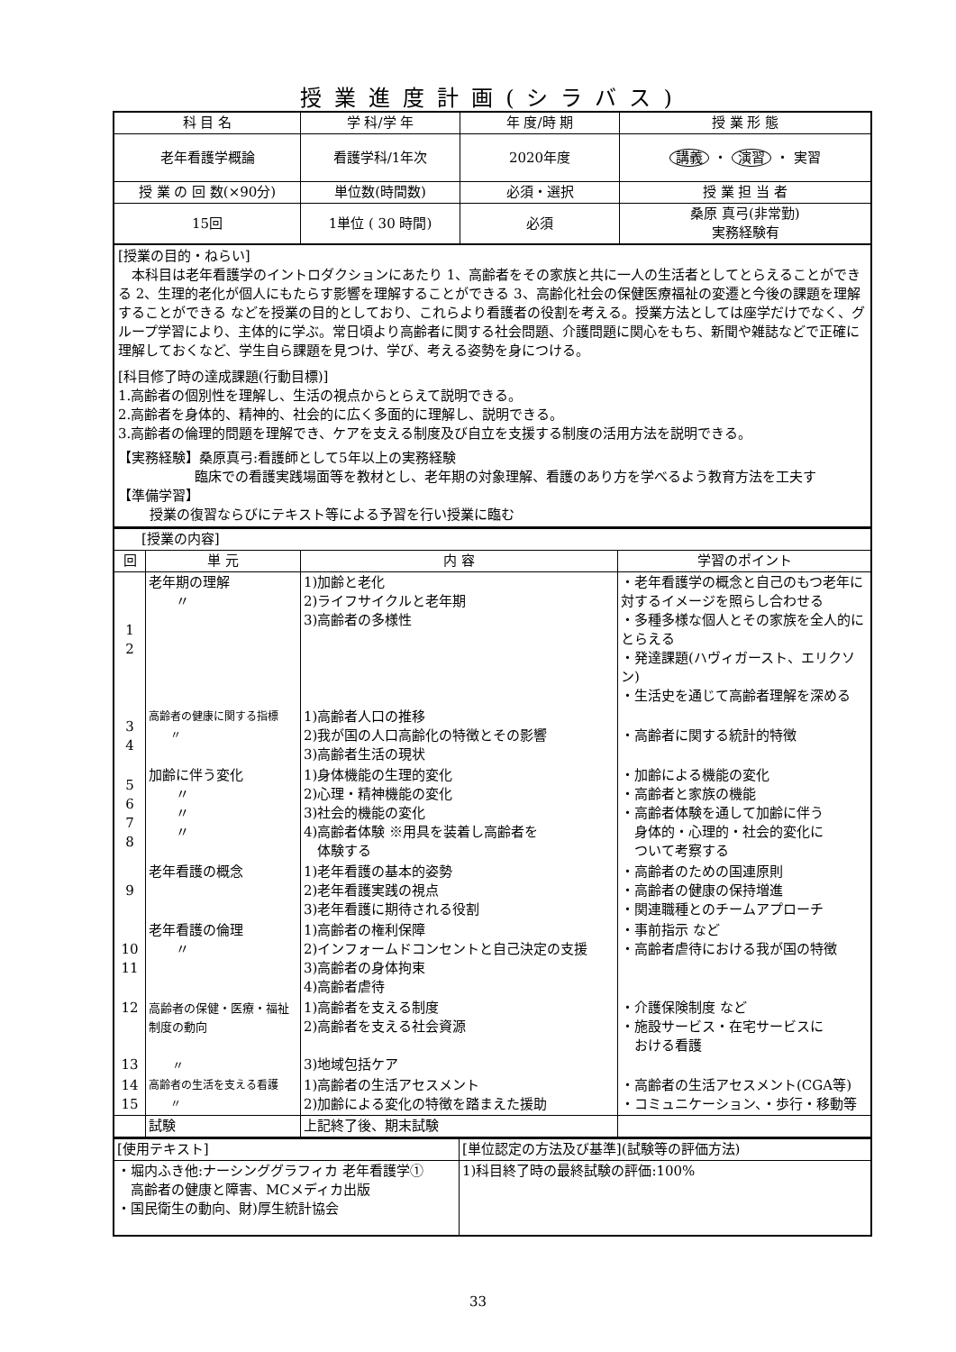授業進度計画(シラバス)
| 科 目 名 | 学 科/学 年 | 年 度/時 期 | 授 業 形 態 |
| --- | --- | --- | --- |
| 老年看護学概論 | 看護学科/1年次 | 2020年度 | 講義 ・ 演習 ・ 実習 |
| 授 業 の 回 数(×90分) | 単位数(時間数) | 必須・選択 | 授 業 担 当 者 |
| 15回 | 1単位 ( 30 時間) | 必須 | 桑原 真弓(非常勤) 実務経験有 |
[授業の目的・ねらい]
　本科目は老年看護学のイントロダクションにあたり 1、高齢者をその家族と共に一人の生活者としてとらえることができる 2、生理的老化が個人にもたらす影響を理解することができる 3、高齢化社会の保健医療福祉の変遷と今後の課題を理解することができる などを授業の目的としており、これらより看護者の役割を考える。授業方法としては座学だけでなく、グループ学習により、主体的に学ぶ。常日頃より高齢者に関する社会問題、介護問題に関心をもち、新聞や雑誌などで正確に理解しておくなど、学生自ら課題を見つけ、学び、考える姿勢を身につける。
[科目修了時の達成課題(行動目標)]
1.高齢者の個別性を理解し、生活の視点からとらえて説明できる。
2.高齢者を身体的、精神的、社会的に広く多面的に理解し、説明できる。
3.高齢者の倫理的問題を理解でき、ケアを支える制度及び自立を支援する制度の活用方法を説明できる。
【実務経験】桑原真弓:看護師として5年以上の実務経験
臨床での看護実践場面等を教材とし、老年期の対象理解、看護のあり方を学べるよう教育方法を工夫す
【準備学習】
授業の復習ならびにテキスト等による予習を行い授業に臨む
| [授業の内容] | | | |
| 回 | 単 元 | 内 容 | 学習のポイント |
| 1 2 | 老年期の理解 〃 | 1)加齢と老化 2)ライフサイクルと老年期 3)高齢者の多様性 | ・老年看護学の概念と自己のもつ老年に対するイメージを照らし合わせる ・多種多様な個人とその家族を全人的にとらえる ・発達課題(ハヴィガースト、エリクソン) ・生活史を通じて高齢者理解を深める |
| 3 4 | 高齢者の健康に関する指標 〃 | 1)高齢者人口の推移 2)我が国の人口高齢化の特徴とその影響 3)高齢者生活の現状 | ・高齢者に関する統計的特徴 |
| 5 6 7 8 | 加齢に伴う変化 〃 〃 〃 | 1)身体機能の生理的変化 2)心理・精神機能の変化 3)社会的機能の変化 4)高齢者体験 ※用具を装着し高齢者を 体験する | ・加齢による機能の変化 ・高齢者と家族の機能 ・高齢者体験を通して加齢に伴う 身体的・心理的・社会的変化に ついて考察する |
| 9 | 老年看護の概念 | 1)老年看護の基本的姿勢 2)老年看護実践の視点 3)老年看護に期待される役割 | ・高齢者のための国連原則 ・高齢者の健康の保持増進 ・関連職種とのチームアプローチ |
| 10 11 | 老年看護の倫理 〃 | 1)高齢者の権利保障 2)インフォームドコンセントと自己決定の支援 3)高齢者の身体拘束 4)高齢者虐待 | ・事前指示 など ・高齢者虐待における我が国の特徴 |
| 12 13 | 高齢者の保健・医療・福祉 制度の動向 〃 | 1)高齢者を支える制度 2)高齢者を支える社会資源 3)地域包括ケア | ・介護保険制度 など ・施設サービス・在宅サービスに おける看護 |
| 14 15 | 高齢者の生活を支える看護 〃 | 1)高齢者の生活アセスメント 2)加齢による変化の特徴を踏まえた援助 | ・高齢者の生活アセスメント(CGA等) ・コミュニケーション、・歩行・移動等 |
| | 試験 | 上記終了後、期末試験 | |
| [使用テキスト] | [単位認定の方法及び基準](試験等の評価方法) |
| ・堀内ふき他:ナーシンググラフィカ 老年看護学① 高齢者の健康と障害、MCメディカ出版 ・国民衛生の動向、財)厚生統計協会 | 1)科目終了時の最終試験の評価:100% |
33